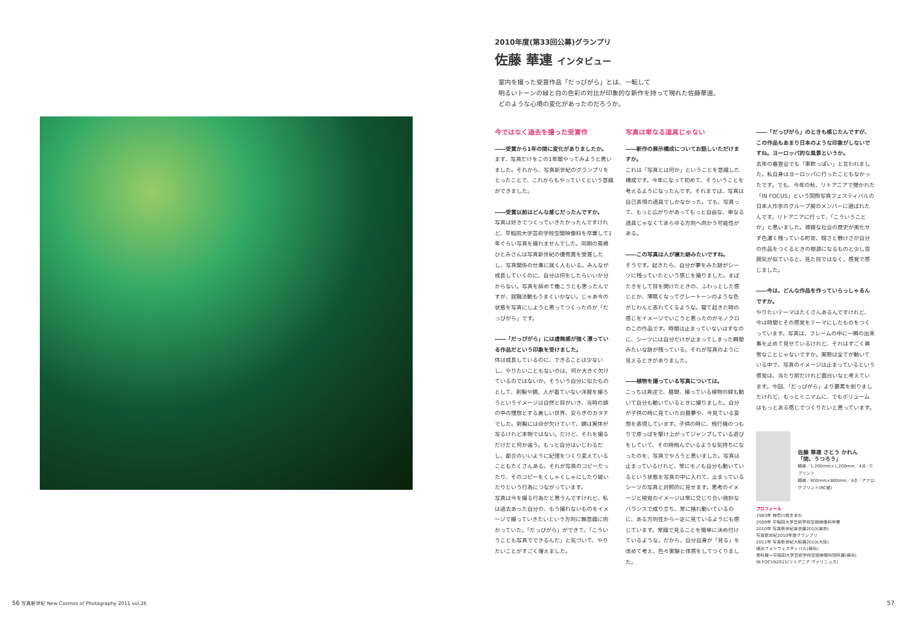2010年度(第33回公募)グランプリ
佐藤 華連 インタビュー
室内を撮った受賞作品「だっぴがら」とは、一転して
明るいトーンの緑と白の色彩の対比が印象的な新作を持って現れた佐藤華連。
どのような心境の変化があったのだろうか。
今ではなく過去を撮った受賞作
――受賞から1年の間に変化がありましたか。
まず、写真だけをこの1年間やってみようと思いました。それから、写真新世紀のグランプリをとったことで、これからもやっていくという意識ができました。
――受賞以前はどんな感じだったんですか。
写真は好きでつくっていきたかったんですけれど、早稲田大学芸術学校空間映像科を卒業して1年ぐらい写真を撮れませんでした。同期の高橋ひとみさんは写真新世紀の優秀賞を受賞したし、写真関係の仕事に就く人もいる。みんなが成長していくのに、自分は何をしたらいいか分からない。写真を辞めて働こうとも思ったんですが、就職活動もうまくいかない。じゃあ今の状態を写真にしようと思ってつくったのが「だっぴがら」です。
――「だっぴがら」には虚無感が強く漂っている作品だという印象を受けました。
体は成長しているのに、できることは少ないし、やりたいこともないのは、何か大きく欠けているのではないか。そういう自分に似たものとして、剥製や鏡、人が着ていない洋服を撮ろうというイメージは自然と目がいき、当時の頭の中の理想とする美しい世界、安らぎのカタチでした。剥製には命が欠けていて、鏡は実体が写るけれど本物ではない。だけど、それを撮るだけだと何か違う。もっと自分はいじわるだし、都合のいいように記憶をつくり変えていることもたくさんある。それが写真のコピーだったり、そのコピーをくしゃくしゃにしたり破いたりという行為につながっています。
写真は今を撮る行為だと思うんですけれど、私は過去あった自分の、もう撮れないものをイメージで撮っていきたいという方向に無意識に向かっていた。「だっぴがら」ができて、「こういうことも写真でできるんだ」と気づいて、やりたいことがすごく増えました。
写真は単なる道具じゃない
――新作の展示構成についてお話しいただけますか。
これは「写真とは何か」ということを意識した構成です。今年になって初めて、そういうことを考えるようになったんです。それまでは、写真は自己表現の道具でしかなかった。でも、写真って、もっと広がりがあってもっと自由な、単なる道具じゃなくてあらゆる方向へ向かう可能性がある。
――この写真は人が寝た跡みたいですね。
そうです。起きたら、自分が夢をみた跡がシーツに残っていたという感じを撮りました。まばたきをして目を開けたときの、ふわっとした感じとか、薄暗くなってグレートーンのような色がじわんと表れてくるような。寝て起きた時の感じをイメージでいこうと思ったのがモノクロのこの作品です。時間は止まっていないはずなのに、シーツには自分だけが止まってしまった瞬間みたいな跡が残っている。それが写真のように見えるときがありました。
――植物を撮っている写真については。
こっちは真逆で、昼間、撮っている植物の緑も動いて自分も動いているときに撮りました。自分が子供の時に見ていた白昼夢や、今見ている妄想を表現しています。子供の時に、飛行機のつもりで原っぱを駆け上がってジャンプしている遊びをしていて、その時飛んでいるような気持ちになったのを、写真でやろうと思いました。写真は止まっているけれど、常にモノも自分も動いているという状態を写真の中に入れて、止まっているシーツの写真と対照的に見せます。思考のイメージと視覚のイメージは常に交じり合い微妙なバランスで成り立ち、常に揺れ動いているのに、ある方向性から一定に見ているようにも感じています。常識で見ることを簡単に決め付けているような。だから、自分自身が「見る」を改めて考え、色々実験と体感をしてつくりました。
――「だっぴがら」のときも感じたんですが、この作品もあまり日本のような印象がしないですね。ヨーロッパ的な風景というか。
去年の審査会でも「東欧っぽい」と言われました。私自身はヨーロッパに行ったこともなかったです。でも、今年の秋、リトアニアで開かれた「IN FOCUS」という国際写真フェスティバルの日本人作家のグループ展のメンバーに選ばれたんです。リトアニアに行って、「こういうことか」と思いました。複雑な社会の歴史が風化せず色濃く残っている町並、暗さと静けさが自分の作品をつくるときの根源になるものと少し雰囲気が似ていると、見た目ではなく、感覚で感じました。
――今は、どんな作品を作っていらっしゃるんですか。
やりたいテーマはたくさんあるんですけれど、今は時間とその感覚をテーマにしたものをつくっています。写真は、フレームの中に一瞬の出来事を止めて見せているけれど、それはすごく異常なことじゃないですか。実際は全てが動いている中で、写真のイメージは止まっているという感覚は、当たり前だけれど面白いなと考えています。今回、「だっぴがら」より要素を削りましたけれど、もっとミニマムに、でもボリュームはもっとある感じでつくりたいと思っています。
佐藤 華連 さとう かれん
「間、うつろう」
額装／1,200mm×1,200mm／4点／Cプリント
額装／800mm×800mm／4点／アナログプリント(RC紙)
プロフィール
1983年 神奈川県生まれ
2009年 早稲田大学芸術学校空間映像科卒業
2010年 写真新世紀東京展2010(東京)
写真新世紀2010年度グランプリ
2011年 写真新世紀大阪展2010(大阪)
横浜フォトフェスティバル(横浜)
発科展ー早稲田大学芸術学校空間映像科閉科展(横浜)
IN FOCUS2011(リトアニア ヴァリニュス)
56 写真新世紀 New Cosmos of Photography 2011 vol.26
57